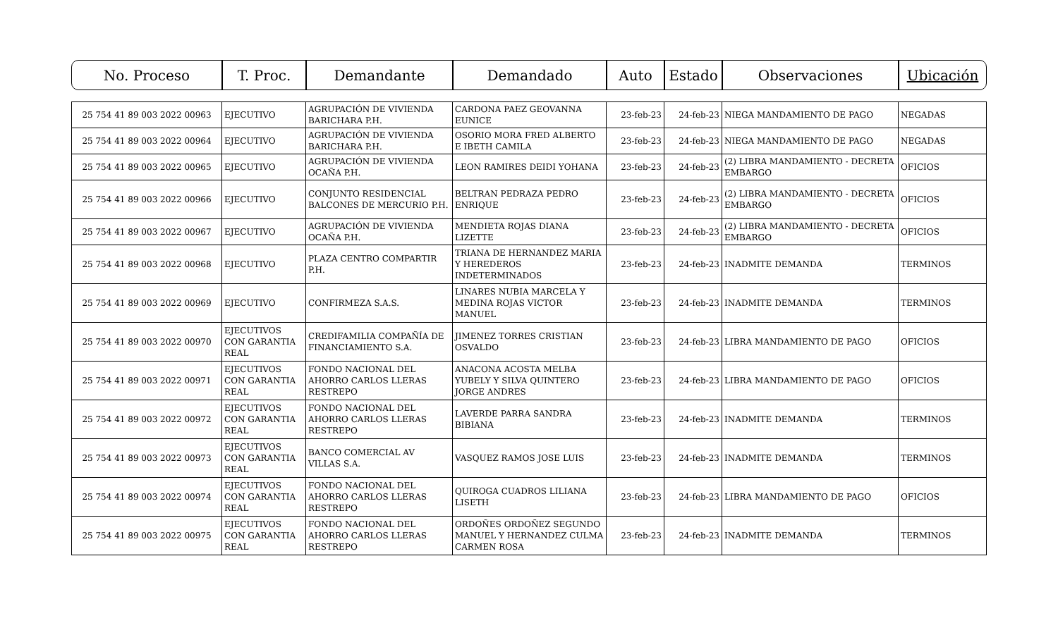| No. Proceso | T. Proc. | Demandante | Demandado | Auto | Estado | Observaciones | Ubicación |
| --- | --- | --- | --- | --- | --- | --- | --- |
| 25 754 41 89 003 2022 00963 | EJECUTIVO | AGRUPACIÓN DE VIVIENDA BARICHARA P.H. | CARDONA PAEZ GEOVANNA EUNICE | 23-feb-23 | 24-feb-23 | NIEGA MANDAMIENTO DE PAGO | NEGADAS |
| 25 754 41 89 003 2022 00964 | EJECUTIVO | AGRUPACIÓN DE VIVIENDA BARICHARA P.H. | OSORIO MORA FRED ALBERTO E IBETH CAMILA | 23-feb-23 | 24-feb-23 | NIEGA MANDAMIENTO DE PAGO | NEGADAS |
| 25 754 41 89 003 2022 00965 | EJECUTIVO | AGRUPACIÓN DE VIVIENDA OCAÑA P.H. | LEON RAMIRES DEIDI YOHANA | 23-feb-23 | 24-feb-23 | (2) LIBRA MANDAMIENTO - DECRETA EMBARGO | OFICIOS |
| 25 754 41 89 003 2022 00966 | EJECUTIVO | CONJUNTO RESIDENCIAL BALCONES DE MERCURIO P.H. | BELTRAN PEDRAZA PEDRO ENRIQUE | 23-feb-23 | 24-feb-23 | (2) LIBRA MANDAMIENTO - DECRETA EMBARGO | OFICIOS |
| 25 754 41 89 003 2022 00967 | EJECUTIVO | AGRUPACIÓN DE VIVIENDA OCAÑA P.H. | MENDIETA ROJAS DIANA LIZETTE | 23-feb-23 | 24-feb-23 | (2) LIBRA MANDAMIENTO - DECRETA EMBARGO | OFICIOS |
| 25 754 41 89 003 2022 00968 | EJECUTIVO | PLAZA CENTRO COMPARTIR P.H. | TRIANA DE HERNANDEZ MARIA Y HEREDEROS INDETERMINADOS | 23-feb-23 | 24-feb-23 | INADMITE DEMANDA | TERMINOS |
| 25 754 41 89 003 2022 00969 | EJECUTIVO | CONFIRMEZA S.A.S. | LINARES NUBIA MARCELA Y MEDINA ROJAS VICTOR MANUEL | 23-feb-23 | 24-feb-23 | INADMITE DEMANDA | TERMINOS |
| 25 754 41 89 003 2022 00970 | EJECUTIVOS CON GARANTIA REAL | CREDIFAMILIA COMPAÑÍA DE FINANCIAMIENTO S.A. | JIMENEZ TORRES CRISTIAN OSVALDO | 23-feb-23 | 24-feb-23 | LIBRA MANDAMIENTO DE PAGO | OFICIOS |
| 25 754 41 89 003 2022 00971 | EJECUTIVOS CON GARANTIA REAL | FONDO NACIONAL DEL AHORRO CARLOS LLERAS RESTREPO | ANACONA ACOSTA MELBA YUBELY Y SILVA QUINTERO JORGE ANDRES | 23-feb-23 | 24-feb-23 | LIBRA MANDAMIENTO DE PAGO | OFICIOS |
| 25 754 41 89 003 2022 00972 | EJECUTIVOS CON GARANTIA REAL | FONDO NACIONAL DEL AHORRO CARLOS LLERAS RESTREPO | LAVERDE PARRA SANDRA BIBIANA | 23-feb-23 | 24-feb-23 | INADMITE DEMANDA | TERMINOS |
| 25 754 41 89 003 2022 00973 | EJECUTIVOS CON GARANTIA REAL | BANCO COMERCIAL AV VILLAS S.A. | VASQUEZ RAMOS JOSE LUIS | 23-feb-23 | 24-feb-23 | INADMITE DEMANDA | TERMINOS |
| 25 754 41 89 003 2022 00974 | EJECUTIVOS CON GARANTIA REAL | FONDO NACIONAL DEL AHORRO CARLOS LLERAS RESTREPO | QUIROGA CUADROS LILIANA LISETH | 23-feb-23 | 24-feb-23 | LIBRA MANDAMIENTO DE PAGO | OFICIOS |
| 25 754 41 89 003 2022 00975 | EJECUTIVOS CON GARANTIA REAL | FONDO NACIONAL DEL AHORRO CARLOS LLERAS RESTREPO | ORDOÑES ORDOÑEZ SEGUNDO MANUEL Y HERNANDEZ CULMA CARMEN ROSA | 23-feb-23 | 24-feb-23 | INADMITE DEMANDA | TERMINOS |